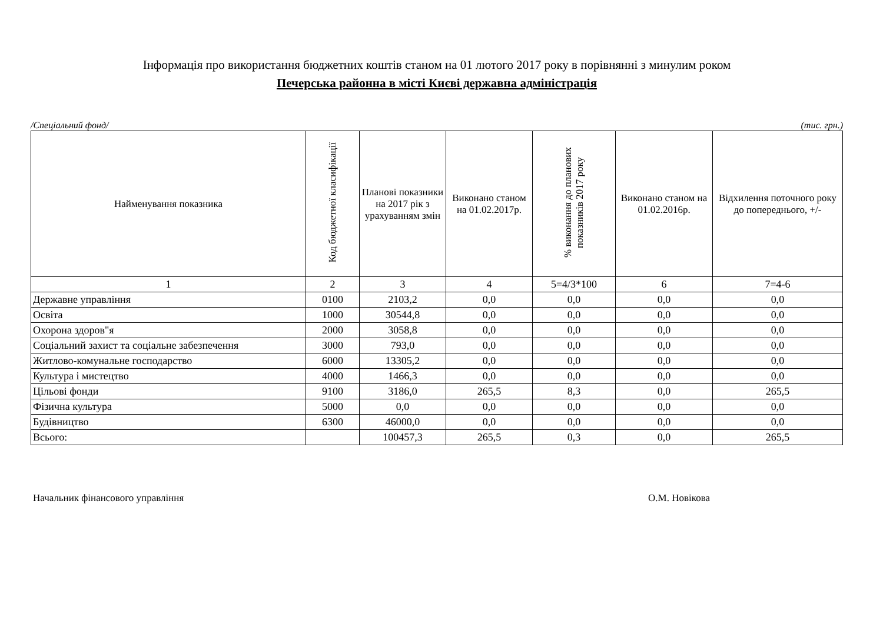Інформація про використання бюджетних коштів станом на 01 лютого 2017 року в порівнянні з минулим роком
Печерська районна в місті Києві державна адміністрація
/Спеціальний фонд/ (тис. грн.)
| Найменування показника | Код бюджетної класифікації | Планові показники на 2017 рік з урахуванням змін | Виконано станом на 01.02.2017р. | % виконання до планових показників 2017 року | Виконано станом на 01.02.2016р. | Відхилення поточного року до попереднього, +/- |
| --- | --- | --- | --- | --- | --- | --- |
| 1 | 2 | 3 | 4 | 5=4/3*100 | 6 | 7=4-6 |
| Державне управління | 0100 | 2103,2 | 0,0 | 0,0 | 0,0 | 0,0 |
| Освіта | 1000 | 30544,8 | 0,0 | 0,0 | 0,0 | 0,0 |
| Охорона здоров"я | 2000 | 3058,8 | 0,0 | 0,0 | 0,0 | 0,0 |
| Соціальний захист та соціальне забезпечення | 3000 | 793,0 | 0,0 | 0,0 | 0,0 | 0,0 |
| Житлово-комунальне господарство | 6000 | 13305,2 | 0,0 | 0,0 | 0,0 | 0,0 |
| Культура і мистецтво | 4000 | 1466,3 | 0,0 | 0,0 | 0,0 | 0,0 |
| Цільові фонди | 9100 | 3186,0 | 265,5 | 8,3 | 0,0 | 265,5 |
| Фізична культура | 5000 | 0,0 | 0,0 | 0,0 | 0,0 | 0,0 |
| Будівництво | 6300 | 46000,0 | 0,0 | 0,0 | 0,0 | 0,0 |
| Всього: | | 100457,3 | 265,5 | 0,3 | 0,0 | 265,5 |
Начальник фінансового управління О.М. Новікова